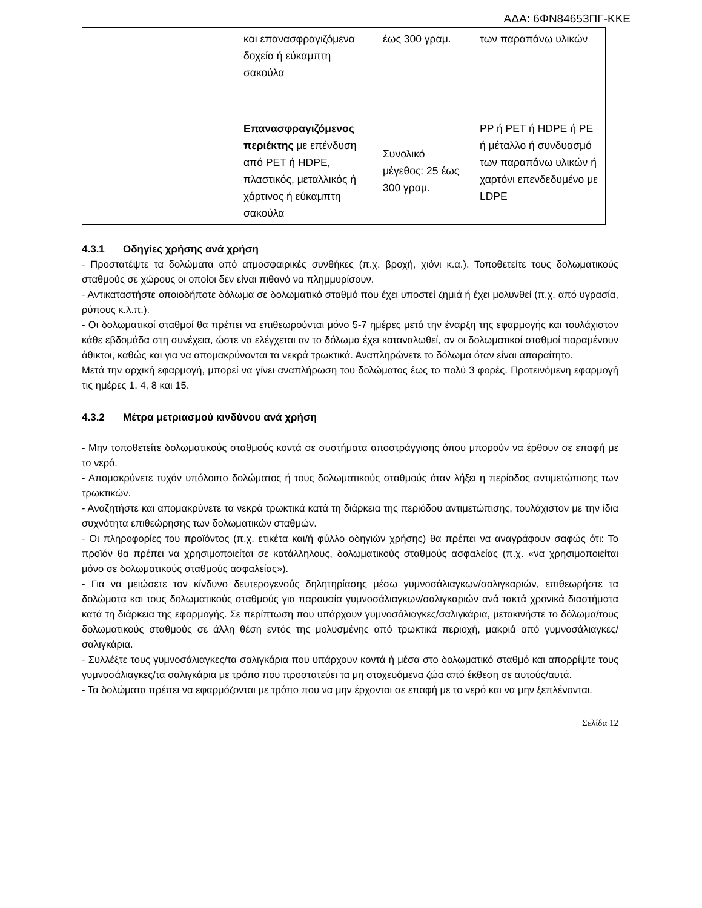ΑΔΑ: 6ΦΝ84653ΠΓ-ΚΚΕ
| | και επανασφραγιζόμενα δοχεία ή εύκαμπτη σακούλα | έως 300 γραμ. | των παραπάνω υλικών |
| | Επανασφραγιζόμενος περιέκτης με επένδυση από PET ή HDPE, πλαστικός, μεταλλικός ή χάρτινος ή εύκαμπτη σακούλα | Συνολικό μέγεθος: 25 έως 300 γραμ. | PP ή PET ή HDPE ή PE ή μέταλλο ή συνδυασμό των παραπάνω υλικών ή χαρτόνι επενδεδυμένο με LDPE |
4.3.1 Οδηγίες χρήσης ανά χρήση
- Προστατέψτε τα δολώματα από ατμοσφαιρικές συνθήκες (π.χ. βροχή, χιόνι κ.α.). Τοποθετείτε τους δολωματικούς σταθμούς σε χώρους οι οποίοι δεν είναι πιθανό να πλημμυρίσουν.
- Αντικαταστήστε οποιοδήποτε δόλωμα σε δολωματικό σταθμό που έχει υποστεί ζημιά ή έχει μολυνθεί (π.χ. από υγρασία, ρύπους κ.λ.π.).
- Οι δολωματικοί σταθμοί θα πρέπει να επιθεωρούνται μόνο 5-7 ημέρες μετά την έναρξη της εφαρμογής και τουλάχιστον κάθε εβδομάδα στη συνέχεια, ώστε να ελέγχεται αν το δόλωμα έχει καταναλωθεί, αν οι δολωματικοί σταθμοί παραμένουν άθικτοι, καθώς και για να απομακρύνονται τα νεκρά τρωκτικά. Αναπληρώνετε το δόλωμα όταν είναι απαραίτητο.
Μετά την αρχική εφαρμογή, μπορεί να γίνει αναπλήρωση του δολώματος έως το πολύ 3 φορές. Προτεινόμενη εφαρμογή τις ημέρες 1, 4, 8 και 15.
4.3.2 Μέτρα μετριασμού κινδύνου ανά χρήση
- Μην τοποθετείτε δολωματικούς σταθμούς κοντά σε συστήματα αποστράγγισης όπου μπορούν να έρθουν σε επαφή με το νερό.
- Απομακρύνετε τυχόν υπόλοιπο δολώματος ή τους δολωματικούς σταθμούς όταν λήξει η περίοδος αντιμετώπισης των τρωκτικών.
- Αναζητήστε και απομακρύνετε τα νεκρά τρωκτικά κατά τη διάρκεια της περιόδου αντιμετώπισης, τουλάχιστον με την ίδια συχνότητα επιθεώρησης των δολωματικών σταθμών.
- Οι πληροφορίες του προϊόντος (π.χ. ετικέτα και/ή φύλλο οδηγιών χρήσης) θα πρέπει να αναγράφουν σαφώς ότι: Το προϊόν θα πρέπει να χρησιμοποιείται σε κατάλληλους, δολωματικούς σταθμούς ασφαλείας (π.χ. «να χρησιμοποιείται μόνο σε δολωματικούς σταθμούς ασφαλείας»).
- Για να μειώσετε τον κίνδυνο δευτερογενούς δηλητηρίασης μέσω γυμνοσάλιαγκων/σαλιγκαριών, επιθεωρήστε τα δολώματα και τους δολωματικούς σταθμούς για παρουσία γυμνοσάλιαγκων/σαλιγκαριών ανά τακτά χρονικά διαστήματα κατά τη διάρκεια της εφαρμογής. Σε περίπτωση που υπάρχουν γυμνοσάλιαγκες/σαλιγκάρια, μετακινήστε το δόλωμα/τους δολωματικούς σταθμούς σε άλλη θέση εντός της μολυσμένης από τρωκτικά περιοχή, μακριά από γυμνοσάλιαγκες/σαλιγκάρια.
- Συλλέξτε τους γυμνοσάλιαγκες/τα σαλιγκάρια που υπάρχουν κοντά ή μέσα στο δολωματικό σταθμό και απορρίψτε τους γυμνοσάλιαγκες/τα σαλιγκάρια με τρόπο που προστατεύει τα μη στοχευόμενα ζώα από έκθεση σε αυτούς/αυτά.
- Τα δολώματα πρέπει να εφαρμόζονται με τρόπο που να μην έρχονται σε επαφή με το νερό και να μην ξεπλένονται.
Σελίδα 12